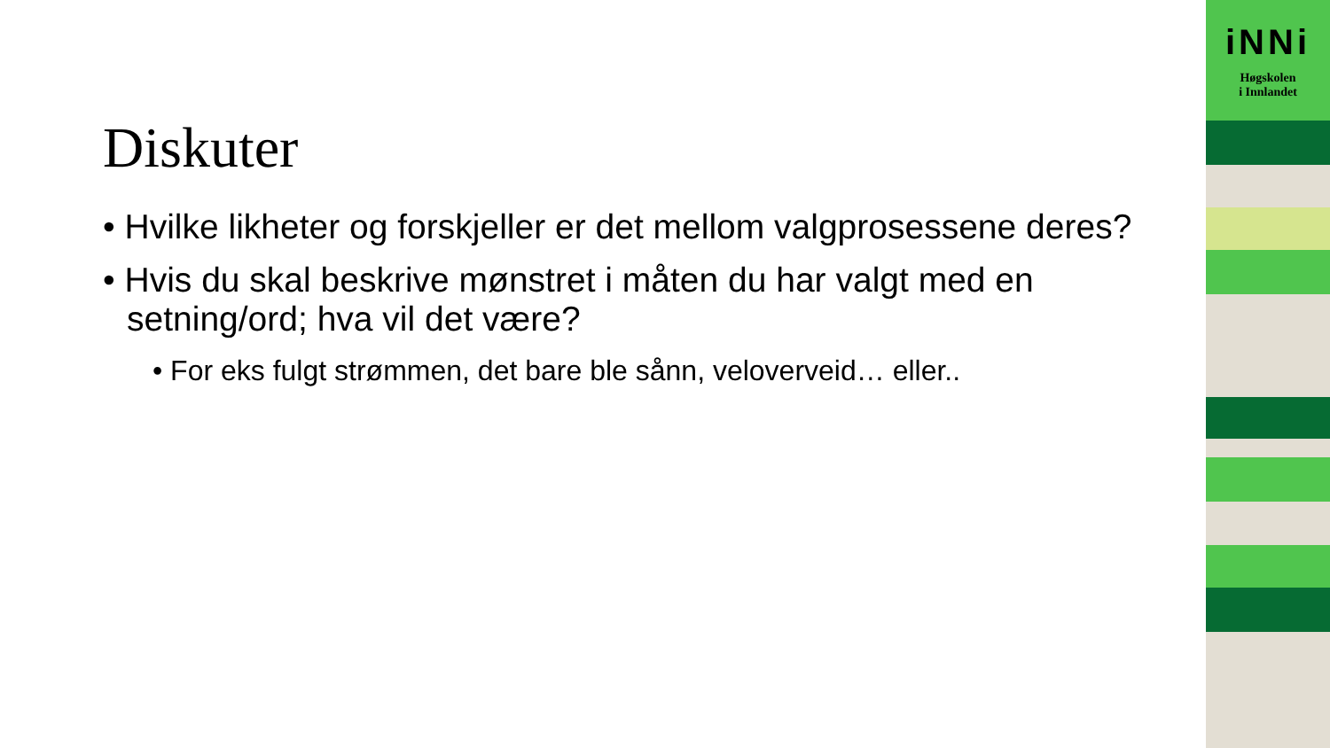iNNi
Høgskolen
i Innlandet
Diskuter
• Hvilke likheter og forskjeller er det mellom valgprosessene deres?
• Hvis du skal beskrive mønstret i måten du har valgt med en setning/ord; hva vil det være?
• For eks fulgt strømmen, det bare ble sånn, veloverveid… eller..